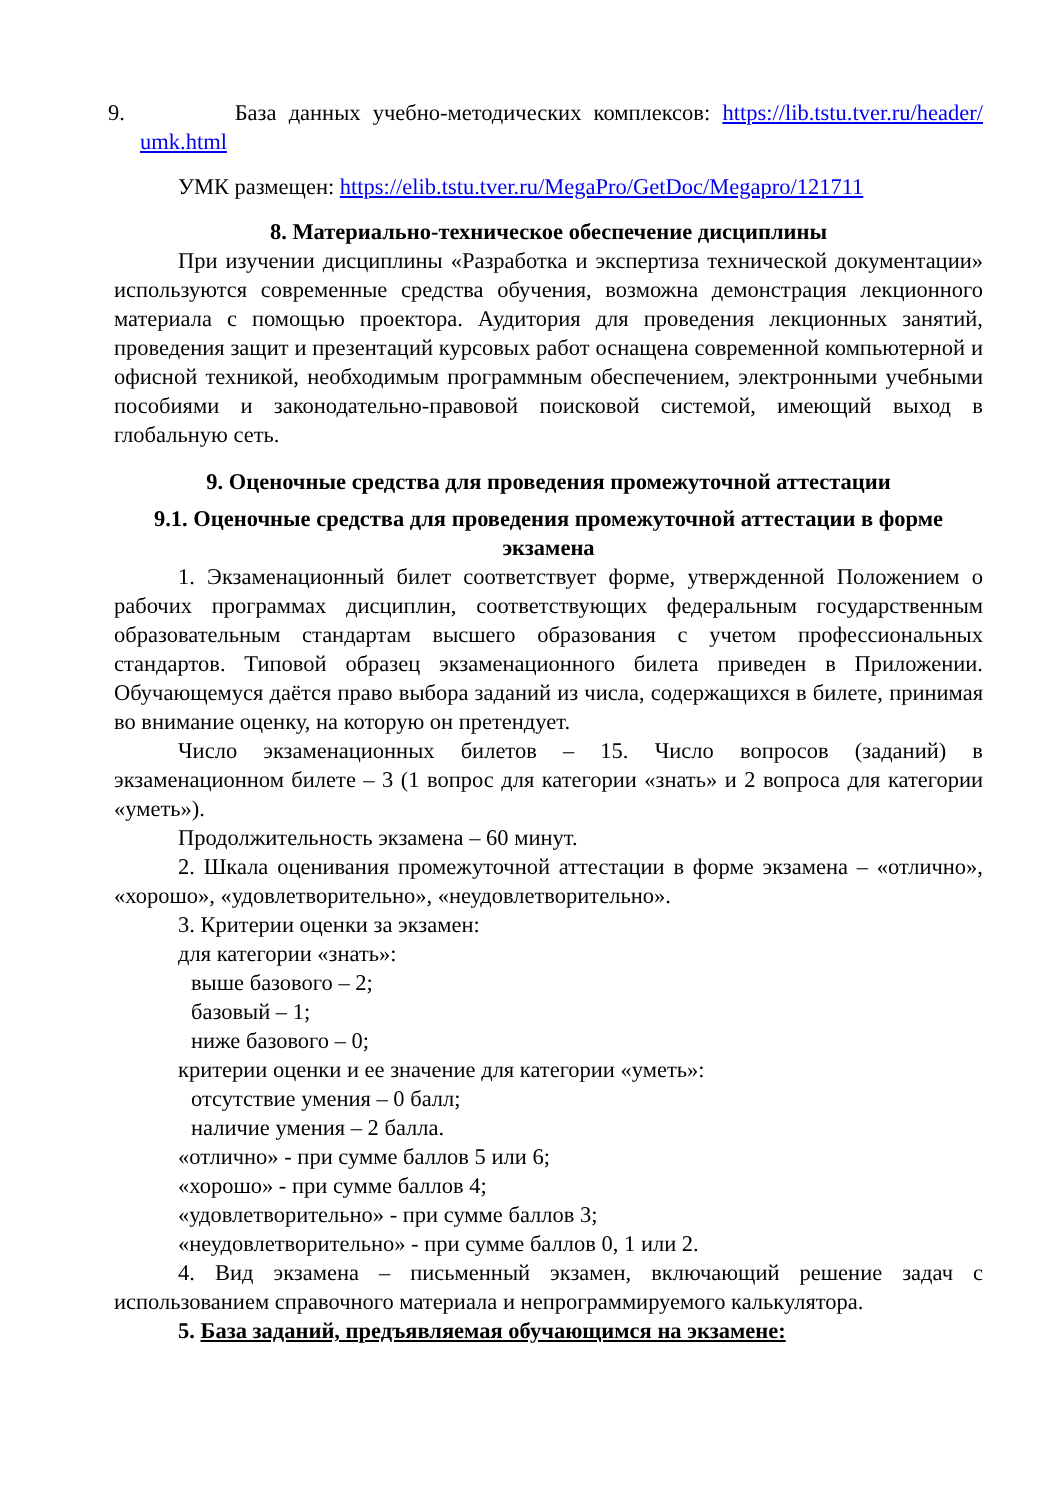9. База данных учебно-методических комплексов: https://lib.tstu.tver.ru/header/ umk.html
УМК размещен: https://elib.tstu.tver.ru/MegaPro/GetDoc/Megapro/121711
8. Материально-техническое обеспечение дисциплины
При изучении дисциплины «Разработка и экспертиза технической документации» используются современные средства обучения, возможна демонстрация лекционного материала с помощью проектора. Аудитория для проведения лекционных занятий, проведения защит и презентаций курсовых работ оснащена современной компьютерной и офисной техникой, необходимым программным обеспечением, электронными учебными пособиями и законодательно-правовой поисковой системой, имеющий выход в глобальную сеть.
9. Оценочные средства для проведения промежуточной аттестации
9.1. Оценочные средства для проведения промежуточной аттестации в форме экзамена
1. Экзаменационный билет соответствует форме, утвержденной Положением о рабочих программах дисциплин, соответствующих федеральным государственным образовательным стандартам высшего образования с учетом профессиональных стандартов. Типовой образец экзаменационного билета приведен в Приложении. Обучающемуся даётся право выбора заданий из числа, содержащихся в билете, принимая во внимание оценку, на которую он претендует.
Число экзаменационных билетов – 15. Число вопросов (заданий) в экзаменационном билете – 3 (1 вопрос для категории «знать» и 2 вопроса для категории «уметь»).
Продолжительность экзамена – 60 минут.
2. Шкала оценивания промежуточной аттестации в форме экзамена – «отлично», «хорошо», «удовлетворительно», «неудовлетворительно».
3. Критерии оценки за экзамен:
для категории «знать»:
выше базового – 2;
базовый – 1;
ниже базового – 0;
критерии оценки и ее значение для категории «уметь»:
отсутствие умения – 0 балл;
наличие умения – 2 балла.
«отлично» - при сумме баллов 5 или 6;
«хорошо» - при сумме баллов 4;
«удовлетворительно» - при сумме баллов 3;
«неудовлетворительно» - при сумме баллов 0, 1 или 2.
4. Вид экзамена – письменный экзамен, включающий решение задач с использованием справочного материала и непрограммируемого калькулятора.
5. База заданий, предъявляемая обучающимся на экзамене: